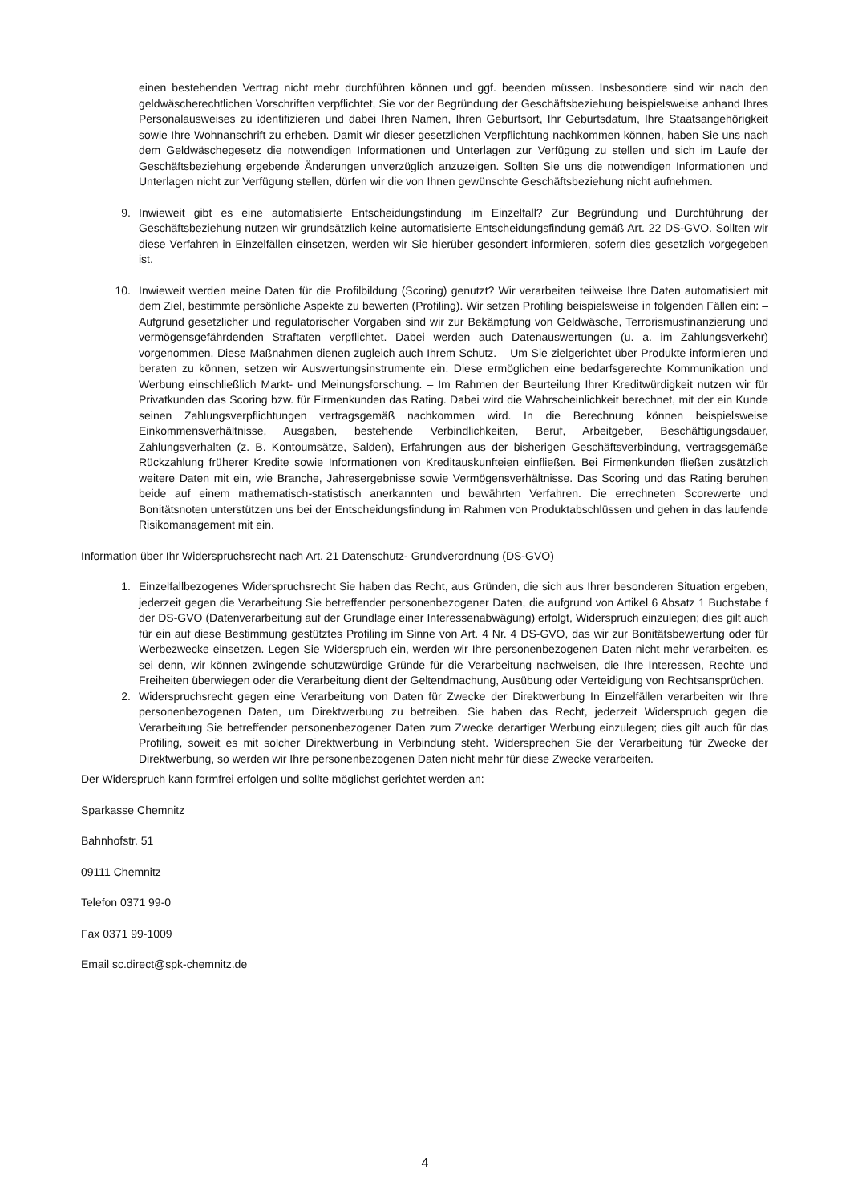einen bestehenden Vertrag nicht mehr durchführen können und ggf. beenden müssen. Insbesondere sind wir nach den geldwäscherechtlichen Vorschriften verpflichtet, Sie vor der Begründung der Geschäftsbeziehung beispielsweise anhand Ihres Personalausweises zu identifizieren und dabei Ihren Namen, Ihren Geburtsort, Ihr Geburtsdatum, Ihre Staatsangehörigkeit sowie Ihre Wohnanschrift zu erheben. Damit wir dieser gesetzlichen Verpflichtung nachkommen können, haben Sie uns nach dem Geldwäschegesetz die notwendigen Informationen und Unterlagen zur Verfügung zu stellen und sich im Laufe der Geschäftsbeziehung ergebende Änderungen unverzüglich anzuzeigen. Sollten Sie uns die notwendigen Informationen und Unterlagen nicht zur Verfügung stellen, dürfen wir die von Ihnen gewünschte Geschäftsbeziehung nicht aufnehmen.
9. Inwieweit gibt es eine automatisierte Entscheidungsfindung im Einzelfall? Zur Begründung und Durchführung der Geschäftsbeziehung nutzen wir grundsätzlich keine automatisierte Entscheidungsfindung gemäß Art. 22 DS-GVO. Sollten wir diese Verfahren in Einzelfällen einsetzen, werden wir Sie hierüber gesondert informieren, sofern dies gesetzlich vorgegeben ist.
10. Inwieweit werden meine Daten für die Profilbildung (Scoring) genutzt? Wir verarbeiten teilweise Ihre Daten automatisiert mit dem Ziel, bestimmte persönliche Aspekte zu bewerten (Profiling). Wir setzen Profiling beispielsweise in folgenden Fällen ein: – Aufgrund gesetzlicher und regulatorischer Vorgaben sind wir zur Bekämpfung von Geldwäsche, Terrorismusfinanzierung und vermögensgefährdenden Straftaten verpflichtet. Dabei werden auch Datenauswertungen (u. a. im Zahlungsverkehr) vorgenommen. Diese Maßnahmen dienen zugleich auch Ihrem Schutz. – Um Sie zielgerichtet über Produkte informieren und beraten zu können, setzen wir Auswertungsinstrumente ein. Diese ermöglichen eine bedarfsgerechte Kommunikation und Werbung einschließlich Markt- und Meinungsforschung. – Im Rahmen der Beurteilung Ihrer Kreditwürdigkeit nutzen wir für Privatkunden das Scoring bzw. für Firmenkunden das Rating. Dabei wird die Wahrscheinlichkeit berechnet, mit der ein Kunde seinen Zahlungsverpflichtungen vertragsgemäß nachkommen wird. In die Berechnung können beispielsweise Einkommensverhältnisse, Ausgaben, bestehende Verbindlichkeiten, Beruf, Arbeitgeber, Beschäftigungsdauer, Zahlungsverhalten (z. B. Kontoumsätze, Salden), Erfahrungen aus der bisherigen Geschäftsverbindung, vertragsgemäße Rückzahlung früherer Kredite sowie Informationen von Kreditauskunfteien einfließen. Bei Firmenkunden fließen zusätzlich weitere Daten mit ein, wie Branche, Jahresergebnisse sowie Vermögensverhältnisse. Das Scoring und das Rating beruhen beide auf einem mathematisch-statistisch anerkannten und bewährten Verfahren. Die errechneten Scorewerte und Bonitätsnoten unterstützen uns bei der Entscheidungsfindung im Rahmen von Produktabschlüssen und gehen in das laufende Risikomanagement mit ein.
Information über Ihr Widerspruchsrecht nach Art. 21 Datenschutz- Grundverordnung (DS-GVO)
1. Einzelfallbezogenes Widerspruchsrecht Sie haben das Recht, aus Gründen, die sich aus Ihrer besonderen Situation ergeben, jederzeit gegen die Verarbeitung Sie betreffender personenbezogener Daten, die aufgrund von Artikel 6 Absatz 1 Buchstabe f der DS-GVO (Datenverarbeitung auf der Grundlage einer Interessenabwägung) erfolgt, Widerspruch einzulegen; dies gilt auch für ein auf diese Bestimmung gestütztes Profiling im Sinne von Art. 4 Nr. 4 DS-GVO, das wir zur Bonitätsbewertung oder für Werbezwecke einsetzen. Legen Sie Widerspruch ein, werden wir Ihre personenbezogenen Daten nicht mehr verarbeiten, es sei denn, wir können zwingende schutzwürdige Gründe für die Verarbeitung nachweisen, die Ihre Interessen, Rechte und Freiheiten überwiegen oder die Verarbeitung dient der Geltendmachung, Ausübung oder Verteidigung von Rechtsansprüchen.
2. Widerspruchsrecht gegen eine Verarbeitung von Daten für Zwecke der Direktwerbung In Einzelfällen verarbeiten wir Ihre personenbezogenen Daten, um Direktwerbung zu betreiben. Sie haben das Recht, jederzeit Widerspruch gegen die Verarbeitung Sie betreffender personenbezogener Daten zum Zwecke derartiger Werbung einzulegen; dies gilt auch für das Profiling, soweit es mit solcher Direktwerbung in Verbindung steht. Widersprechen Sie der Verarbeitung für Zwecke der Direktwerbung, so werden wir Ihre personenbezogenen Daten nicht mehr für diese Zwecke verarbeiten.
Der Widerspruch kann formfrei erfolgen und sollte möglichst gerichtet werden an:
Sparkasse Chemnitz
Bahnhofstr. 51
09111 Chemnitz
Telefon 0371 99-0
Fax 0371 99-1009
Email sc.direct@spk-chemnitz.de
4